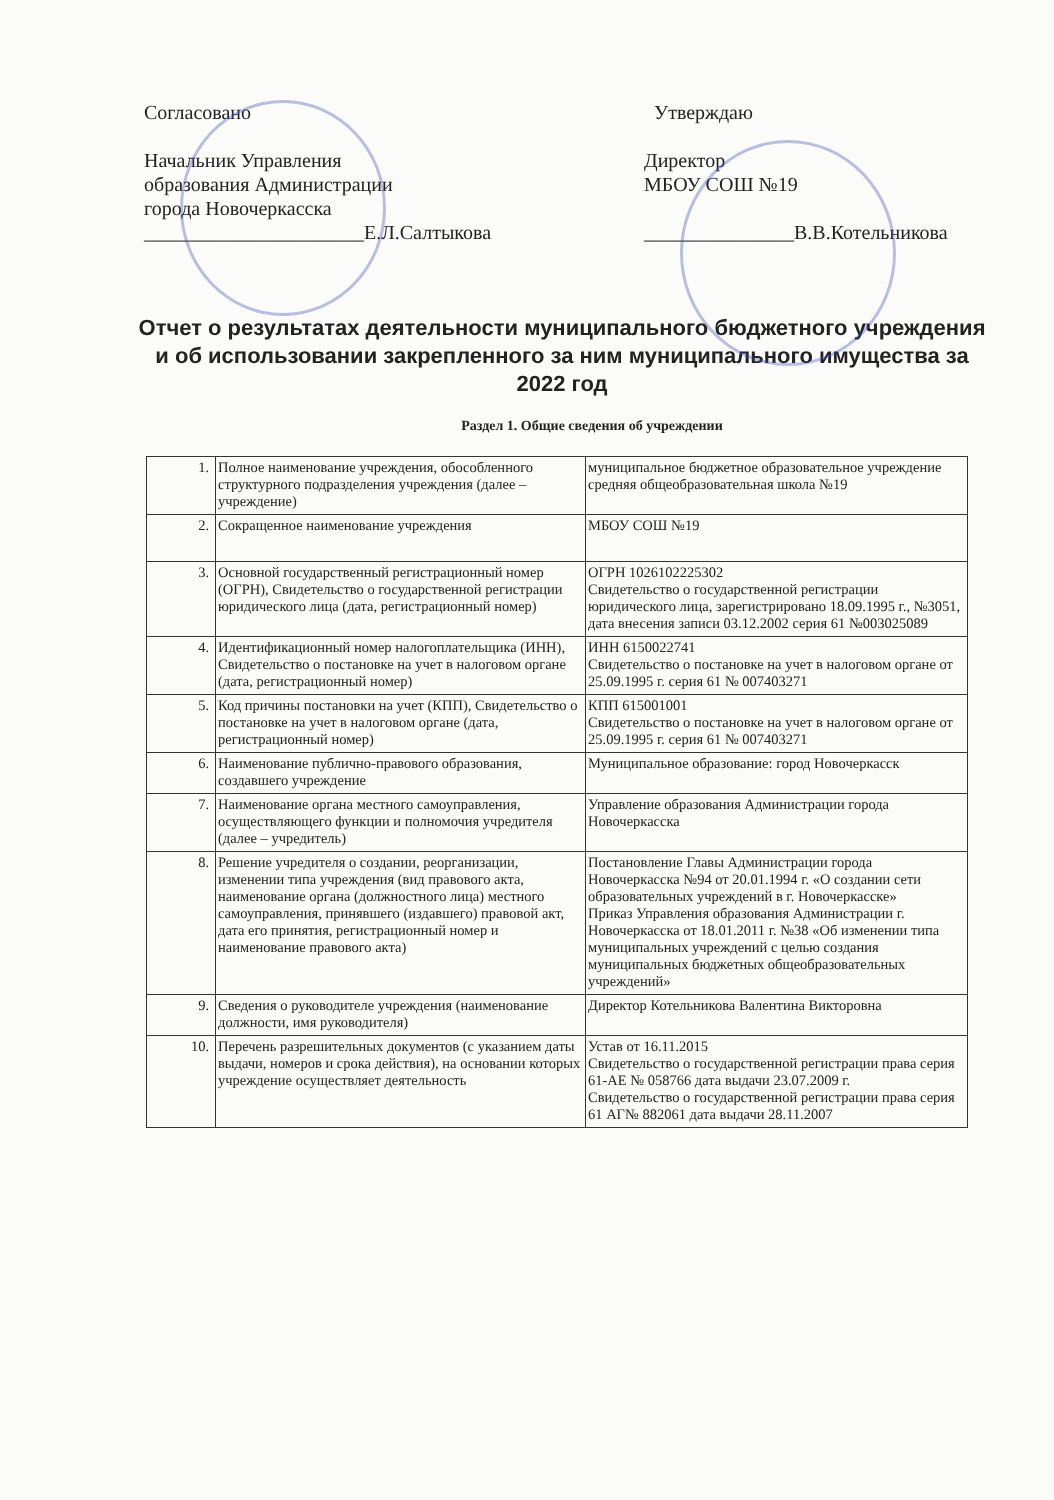Согласовано
Начальник Управления
образования Администрации
города Новочеркасска
______________________Е.Л.Салтыкова
Утверждаю
Директор
МБОУ СОШ №19
_______________В.В.Котельникова
Отчет о результатах деятельности муниципального бюджетного учреждения и об использовании закрепленного за ним муниципального имущества за 2022 год
Раздел 1. Общие сведения об учреждении
| 1. | Полное наименование учреждения, обособленного структурного подразделения учреждения (далее – учреждение) | муниципальное бюджетное образовательное учреждение средняя общеобразовательная школа №19 |
| 2. | Сокращенное наименование учреждения | МБОУ СОШ №19 |
| 3. | Основной государственный регистрационный номер (ОГРН), Свидетельство о государственной регистрации юридического лица (дата, регистрационный номер) | ОГРН 1026102225302 Свидетельство о государственной регистрации юридического лица, зарегистрировано 18.09.1995 г., №3051, дата внесения записи 03.12.2002 серия 61 №003025089 |
| 4. | Идентификационный номер налогоплательщика (ИНН), Свидетельство о постановке на учет в налоговом органе (дата, регистрационный номер) | ИНН 6150022741 Свидетельство о постановке на учет в налоговом органе от 25.09.1995 г. серия 61 № 007403271 |
| 5. | Код причины постановки на учет (КПП), Свидетельство о постановке на учет в налоговом органе (дата, регистрационный номер) | КПП 615001001 Свидетельство о постановке на учет в налоговом органе от 25.09.1995 г. серия 61 № 007403271 |
| 6. | Наименование публично-правового образования, создавшего учреждение | Муниципальное образование: город Новочеркасск |
| 7. | Наименование органа местного самоуправления, осуществляющего функции и полномочия учредителя (далее – учредитель) | Управление образования Администрации города Новочеркасска |
| 8. | Решение учредителя о создании, реорганизации, изменении типа учреждения (вид правового акта, наименование органа (должностного лица) местного самоуправления, принявшего (издавшего) правовой акт, дата его принятия, регистрационный номер и наименование правового акта) | Постановление Главы Администрации города Новочеркасска №94 от 20.01.1994 г. «О создании сети образовательных учреждений в г. Новочеркасске» Приказ Управления образования Администрации г. Новочеркасска от 18.01.2011 г. №38 «Об изменении типа муниципальных учреждений с целью создания муниципальных бюджетных общеобразовательных учреждений» |
| 9. | Сведения о руководителе учреждения (наименование должности, имя руководителя) | Директор Котельникова Валентина Викторовна |
| 10. | Перечень разрешительных документов (с указанием даты выдачи, номеров и срока действия), на основании которых учреждение осуществляет деятельность | Устав от 16.11.2015 Свидетельство о государственной регистрации права серия 61-АЕ № 058766 дата выдачи 23.07.2009 г. Свидетельство о государственной регистрации права серия 61 АГ№ 882061 дата выдачи 28.11.2007 |